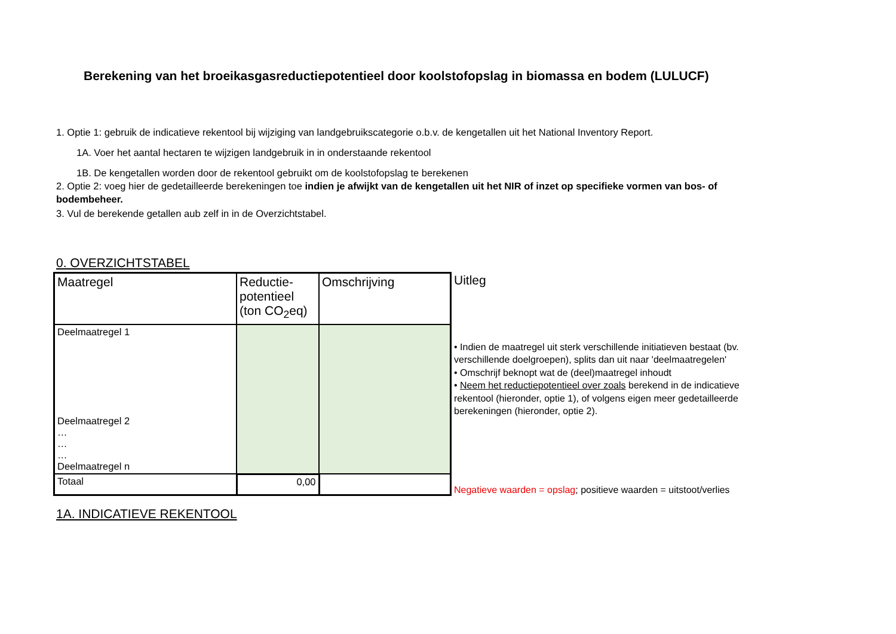Berekening van het broeikasgasreductiepotentieel door koolstofopslag in biomassa en bodem (LULUCF)
1. Optie 1: gebruik de indicatieve rekentool bij wijziging van landgebruikscategorie o.b.v. de kengetallen uit het National Inventory Report.
1A. Voer het aantal hectaren te wijzigen landgebruik in in onderstaande rekentool
1B. De kengetallen worden door de rekentool gebruikt om de koolstofopslag te berekenen
2. Optie 2: voeg hier de gedetailleerde berekeningen toe indien je afwijkt van de kengetallen uit het NIR of inzet op specifieke vormen van bos- of bodembeheer.
3. Vul de berekende getallen aub zelf in in de Overzichtstabel.
0. OVERZICHTSTABEL
| Maatregel | Reductie- potentieel (ton CO<sub>2</sub>eq) | Omschrijving |
| --- | --- | --- |
| Deelmaatregel 1 | | |
| Deelmaatregel 2 … … … Deelmaatregel n | | |
| Totaal | 0,00 | |
Uitleg
• Indien de maatregel uit sterk verschillende initiatieven bestaat (bv. verschillende doelgroepen), splits dan uit naar 'deelmaatregelen'
• Omschrijf beknopt wat de (deel)maatregel inhoudt
• Neem het reductiepotentieel over zoals berekend in de indicatieve rekentool (hieronder, optie 1), of volgens eigen meer gedetailleerde berekeningen (hieronder, optie 2).
Negatieve waarden = opslag; positieve waarden = uitstoot/verlies
1A. INDICATIEVE REKENTOOL